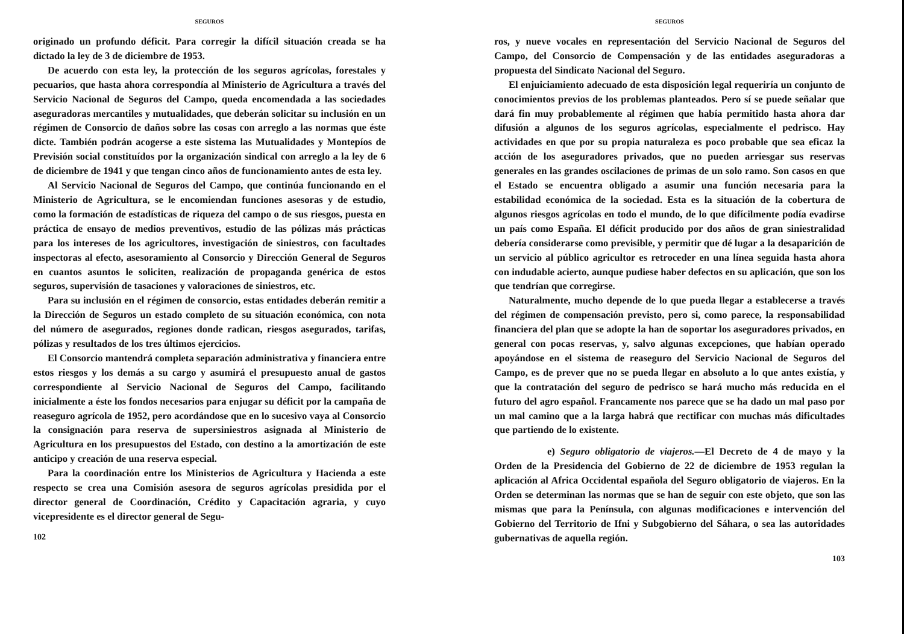SEGUROS
originado un profundo déficit. Para corregir la difícil situación creada se ha dictado la ley de 3 de diciembre de 1953.
De acuerdo con esta ley, la protección de los seguros agrícolas, forestales y pecuarios, que hasta ahora correspondía al Ministerio de Agricultura a través del Servicio Nacional de Seguros del Campo, queda encomendada a las sociedades aseguradoras mercantiles y mutualidades, que deberán solicitar su inclusión en un régimen de Consorcio de daños sobre las cosas con arreglo a las normas que éste dicte. También podrán acogerse a este sistema las Mutualidades y Montepíos de Previsión social constituídos por la organización sindical con arreglo a la ley de 6 de diciembre de 1941 y que tengan cinco años de funcionamiento antes de esta ley.
Al Servicio Nacional de Seguros del Campo, que continúa funcionando en el Ministerio de Agricultura, se le encomiendan funciones asesoras y de estudio, como la formación de estadísticas de riqueza del campo o de sus riesgos, puesta en práctica de ensayo de medios preventivos, estudio de las pólizas más prácticas para los intereses de los agricultores, investigación de siniestros, con facultades inspectoras al efecto, asesoramiento al Consorcio y Dirección General de Seguros en cuantos asuntos le soliciten, realización de propaganda genérica de estos seguros, supervisión de tasaciones y valoraciones de siniestros, etc.
Para su inclusión en el régimen de consorcio, estas entidades deberán remitir a la Dirección de Seguros un estado completo de su situación económica, con nota del número de asegurados, regiones donde radican, riesgos asegurados, tarifas, pólizas y resultados de los tres últimos ejercicios.
El Consorcio mantendrá completa separación administrativa y financiera entre estos riesgos y los demás a su cargo y asumirá el presupuesto anual de gastos correspondiente al Servicio Nacional de Seguros del Campo, facilitando inicialmente a éste los fondos necesarios para enjugar su déficit por la campaña de reaseguro agrícola de 1952, pero acordándose que en lo sucesivo vaya al Consorcio la consignación para reserva de supersiniestros asignada al Ministerio de Agricultura en los presupuestos del Estado, con destino a la amortización de este anticipo y creación de una reserva especial.
Para la coordinación entre los Ministerios de Agricultura y Hacienda a este respecto se crea una Comisión asesora de seguros agrícolas presidida por el director general de Coordinación, Crédito y Capacitación agraria, y cuyo vicepresidente es el director general de Segu-
102
SEGUROS
ros, y nueve vocales en representación del Servicio Nacional de Seguros del Campo, del Consorcio de Compensación y de las entidades aseguradoras a propuesta del Sindicato Nacional del Seguro.
El enjuiciamiento adecuado de esta disposición legal requeriría un conjunto de conocimientos previos de los problemas planteados. Pero sí se puede señalar que dará fin muy probablemente al régimen que había permitido hasta ahora dar difusión a algunos de los seguros agrícolas, especialmente el pedrisco. Hay actividades en que por su propia naturaleza es poco probable que sea eficaz la acción de los aseguradores privados, que no pueden arriesgar sus reservas generales en las grandes oscilaciones de primas de un solo ramo. Son casos en que el Estado se encuentra obligado a asumir una función necesaria para la estabilidad económica de la sociedad. Esta es la situación de la cobertura de algunos riesgos agrícolas en todo el mundo, de lo que difícilmente podía evadirse un país como España. El déficit producido por dos años de gran siniestralidad debería considerarse como previsible, y permitir que dé lugar a la desaparición de un servicio al público agricultor es retroceder en una línea seguida hasta ahora con indudable acierto, aunque pudiese haber defectos en su aplicación, que son los que tendrían que corregirse.
Naturalmente, mucho depende de lo que pueda llegar a establecerse a través del régimen de compensación previsto, pero si, como parece, la responsabilidad financiera del plan que se adopte la han de soportar los aseguradores privados, en general con pocas reservas, y, salvo algunas excepciones, que habían operado apoyándose en el sistema de reaseguro del Servicio Nacional de Seguros del Campo, es de prever que no se pueda llegar en absoluto a lo que antes existía, y que la contratación del seguro de pedrisco se hará mucho más reducida en el futuro del agro español. Francamente nos parece que se ha dado un mal paso por un mal camino que a la larga habrá que rectificar con muchas más dificultades que partiendo de lo existente.
e) Seguro obligatorio de viajeros.—El Decreto de 4 de mayo y la Orden de la Presidencia del Gobierno de 22 de diciembre de 1953 regulan la aplicación al Africa Occidental española del Seguro obligatorio de viajeros. En la Orden se determinan las normas que se han de seguir con este objeto, que son las mismas que para la Península, con algunas modificaciones e intervención del Gobierno del Territorio de Ifni y Subgobierno del Sáhara, o sea las autoridades gubernativas de aquella región.
103